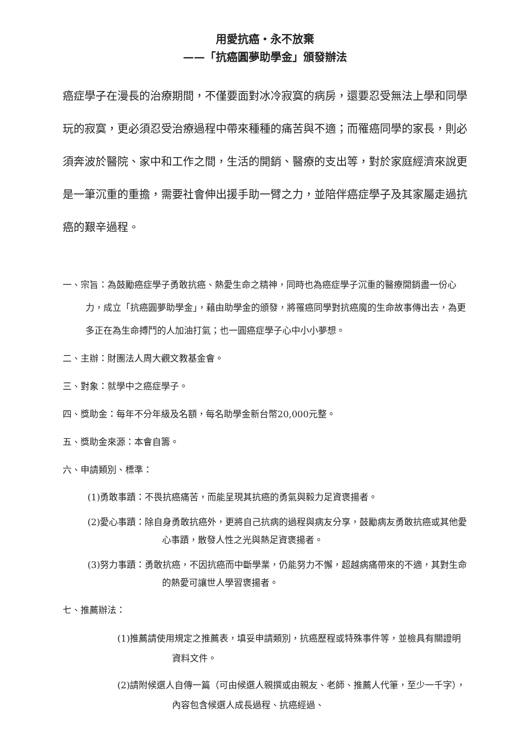用愛抗癌・永不放棄
——「抗癌圓夢助學金」頒發辦法
癌症學子在漫長的治療期間，不僅要面對冰冷寂寞的病房，還要忍受無法上學和同學玩的寂寞，更必須忍受治療過程中帶來種種的痛苦與不適；而罹癌同學的家長，則必須奔波於醫院、家中和工作之間，生活的開銷、醫療的支出等，對於家庭經濟來說更是一筆沉重的重擔，需要社會伸出援手助一臂之力，並陪伴癌症學子及其家屬走過抗癌的艱辛過程。
一、宗旨：為鼓勵癌症學子勇敢抗癌、熱愛生命之精神，同時也為癌症學子沉重的醫療開銷盡一份心力，成立「抗癌圓夢助學金」，藉由助學金的頒發，將罹癌同學對抗癌魔的生命故事傳出去，為更多正在為生命搏鬥的人加油打氣；也一圓癌症學子心中小小夢想。
二、主辦：財團法人周大觀文教基金會。
三、對象：就學中之癌症學子。
四、獎助金：每年不分年級及名額，每名助學金新台幣20,000元整。
五、獎助金來源：本會自籌。
六、申請類別、標準：
(1)勇敢事蹟：不畏抗癌痛苦，而能呈現其抗癌的勇氣與毅力足資褒揚者。
(2)愛心事蹟：除自身勇敢抗癌外，更將自己抗病的過程與病友分享，鼓勵病友勇敢抗癌或其他愛心事蹟，散發人性之光與熱足資褒揚者。
(3)努力事蹟：勇敢抗癌，不因抗癌而中斷學業，仍能努力不懈，超越病痛帶來的不適，其對生命的熱愛可讓世人學習褒揚者。
七、推薦辦法：
(1)推薦請使用規定之推薦表，填妥申請類別，抗癌歷程或特殊事件等，並檢具有關證明資料文件。
(2)請附候選人自傳一篇（可由候選人親撰或由親友、老師、推薦人代筆，至少一千字），內容包含候選人成長過程、抗癌經過、